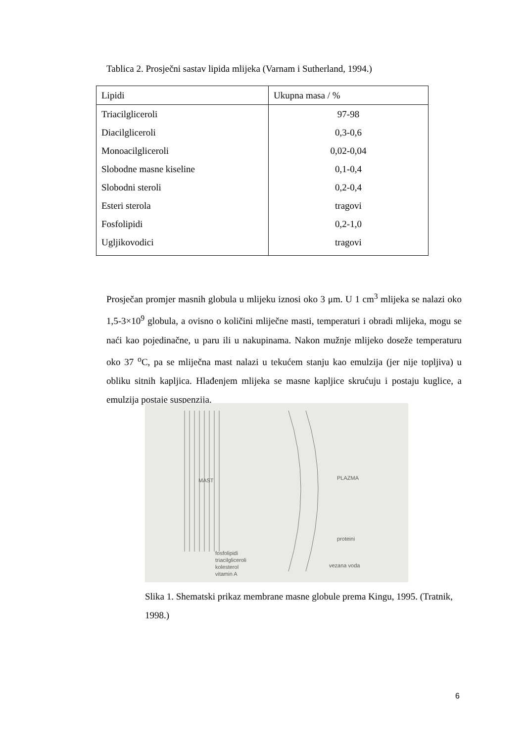Tablica 2. Prosječni sastav lipida mlijeka (Varnam i Sutherland, 1994.)
| Lipidi | Ukupna masa / % |
| --- | --- |
| Triacilgliceroli | 97-98 |
| Diacilgliceroli | 0,3-0,6 |
| Monoacilgliceroli | 0,02-0,04 |
| Slobodne masne kiseline | 0,1-0,4 |
| Slobodni steroli | 0,2-0,4 |
| Esteri sterola | tragovi |
| Fosfolipidi | 0,2-1,0 |
| Ugljikovodici | tragovi |
Prosječan promjer masnih globula u mlijeku iznosi oko 3 μm. U 1 cm<sup>3</sup> mlijeka se nalazi oko 1,5-3×10<sup>9</sup> globula, a ovisno o količini mliječne masti, temperaturi i obradi mlijeka, mogu se naći kao pojedinačne, u paru ili u nakupinama. Nakon mužnje mlijeko doseže temperaturu oko 37 <sup>o</sup>C, pa se mliječna mast nalazi u tekućem stanju kao emulzija (jer nije topljiva) u obliku sitnih kapljica. Hlađenjem mlijeka se masne kapljice skrućuju i postaju kuglice, a emulzija postaje suspenzija.
MAST PLAZMA
proteini
vezana voda
fosfolipidi
triacilgliceroli
kolesterol
vitamin A
Slika 1. Shematski prikaz membrane masne globule prema Kingu, 1995. (Tratnik, 1998.)
6